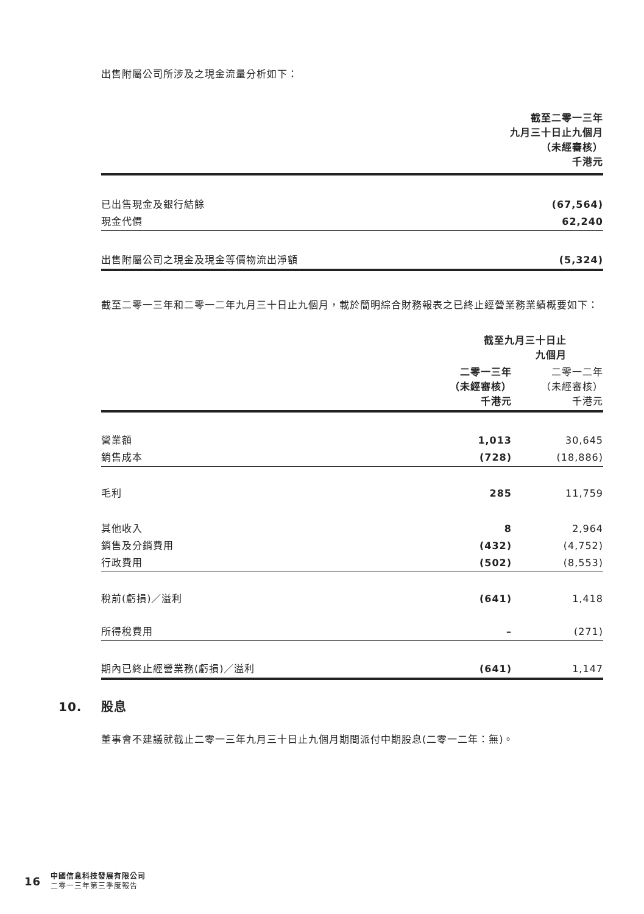出售附屬公司所涉及之現金流量分析如下：
| | 截至二零一三年 九月三十日止九個月 （未經審核） 千港元 |
| 已出售現金及銀行結餘 | (67,564) |
| 現金代價 | 62,240 |
| 出售附屬公司之現金及現金等價物流出淨額 | (5,324) |
截至二零一三年和二零一二年九月三十日止九個月，載於簡明綜合財務報表之已終止經營業務業績概要如下：
| | 截至九月三十日止 九個月 | |
| | 二零一三年 （未經審核） 千港元 | 二零一二年 （未經審核） 千港元 |
| 營業額 | 1,013 | 30,645 |
| 銷售成本 | (728) | (18,886) |
| 毛利 | 285 | 11,759 |
| 其他收入 | 8 | 2,964 |
| 銷售及分銷費用 | (432) | (4,752) |
| 行政費用 | (502) | (8,553) |
| 稅前(虧損)／溢利 | (641) | 1,418 |
| 所得稅費用 | – | (271) |
| 期內已終止經營業務(虧損)／溢利 | (641) | 1,147 |
10. 股息
董事會不建議就截止二零一三年九月三十日止九個月期間派付中期股息(二零一二年：無)。
16
中國信息科技發展有限公司
二零一三年第三季度報告